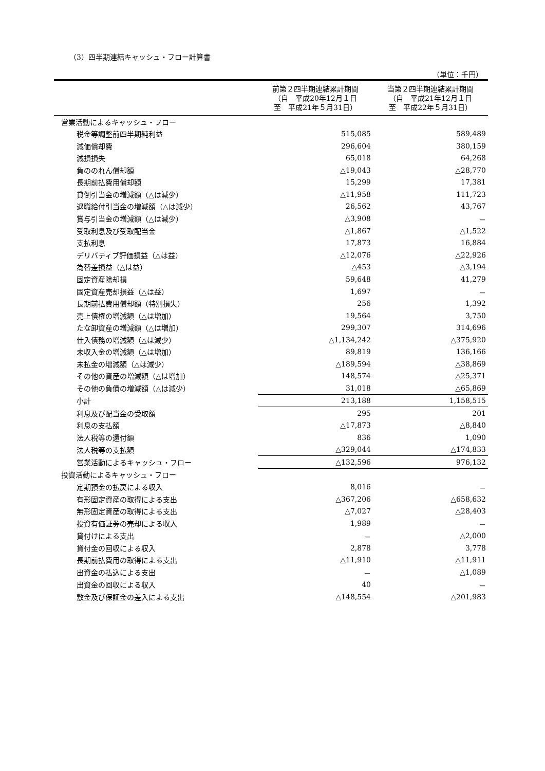（3）四半期連結キャッシュ・フロー計算書
（単位：千円）
| | 前第２四半期連結累計期間 （自 平成20年12月１日 至 平成21年５月31日） | 当第２四半期連結累計期間 （自 平成21年12月１日 至 平成22年５月31日） |
| --- | --- | --- |
| 営業活動によるキャッシュ・フロー | | |
| 税金等調整前四半期純利益 | 515,085 | 589,489 |
| 減価償却費 | 296,604 | 380,159 |
| 減損損失 | 65,018 | 64,268 |
| 負ののれん償却額 | △19,043 | △28,770 |
| 長期前払費用償却額 | 15,299 | 17,381 |
| 貸倒引当金の増減額（△は減少） | △11,958 | 111,723 |
| 退職給付引当金の増減額（△は減少） | 26,562 | 43,767 |
| 賞与引当金の増減額（△は減少） | △3,908 | － |
| 受取利息及び受取配当金 | △1,867 | △1,522 |
| 支払利息 | 17,873 | 16,884 |
| デリバティブ評価損益（△は益） | △12,076 | △22,926 |
| 為替差損益（△は益） | △453 | △3,194 |
| 固定資産除却損 | 59,648 | 41,279 |
| 固定資産売却損益（△は益） | 1,697 | － |
| 長期前払費用償却額（特別損失） | 256 | 1,392 |
| 売上債権の増減額（△は増加） | 19,564 | 3,750 |
| たな卸資産の増減額（△は増加） | 299,307 | 314,696 |
| 仕入債務の増減額（△は減少） | △1,134,242 | △375,920 |
| 未収入金の増減額（△は増加） | 89,819 | 136,166 |
| 未払金の増減額（△は減少） | △189,594 | △38,869 |
| その他の資産の増減額（△は増加） | 148,574 | △25,371 |
| その他の負債の増減額（△は減少） | 31,018 | △65,869 |
| 小計 | 213,188 | 1,158,515 |
| 利息及び配当金の受取額 | 295 | 201 |
| 利息の支払額 | △17,873 | △8,840 |
| 法人税等の還付額 | 836 | 1,090 |
| 法人税等の支払額 | △329,044 | △174,833 |
| 営業活動によるキャッシュ・フロー | △132,596 | 976,132 |
| 投資活動によるキャッシュ・フロー | | |
| 定期預金の払戻による収入 | 8,016 | － |
| 有形固定資産の取得による支出 | △367,206 | △658,632 |
| 無形固定資産の取得による支出 | △7,027 | △28,403 |
| 投資有価証券の売却による収入 | 1,989 | － |
| 貸付けによる支出 | － | △2,000 |
| 貸付金の回収による収入 | 2,878 | 3,778 |
| 長期前払費用の取得による支出 | △11,910 | △11,911 |
| 出資金の払込による支出 | － | △1,089 |
| 出資金の回収による収入 | 40 | － |
| 敷金及び保証金の差入による支出 | △148,554 | △201,983 |